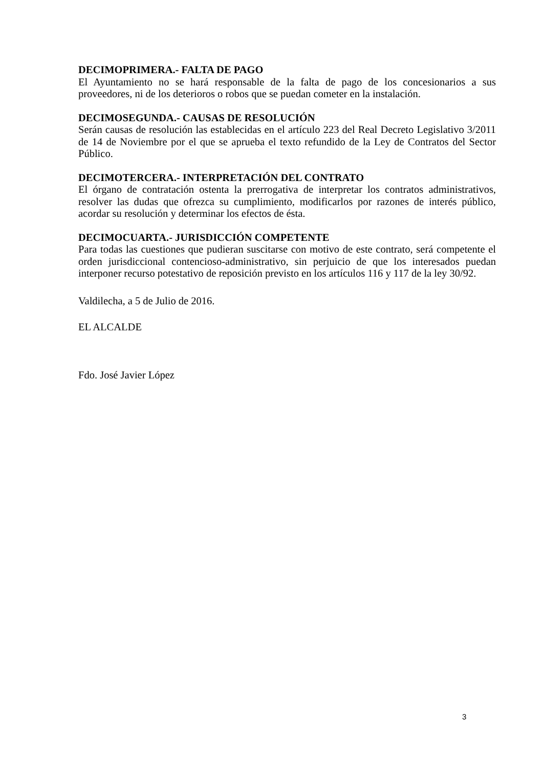DECIMOPRIMERA.- FALTA DE PAGO
El Ayuntamiento no se hará responsable de la falta de pago de los concesionarios a sus proveedores, ni de los deterioros o robos que se puedan cometer en la instalación.
DECIMOSEGUNDA.- CAUSAS DE RESOLUCIÓN
Serán causas de resolución las establecidas en el artículo 223 del Real Decreto Legislativo 3/2011 de 14 de Noviembre por el que se aprueba el texto refundido de la Ley de Contratos del Sector Público.
DECIMOTERCERA.- INTERPRETACIÓN DEL CONTRATO
El órgano de contratación ostenta la prerrogativa de interpretar los contratos administrativos, resolver las dudas que ofrezca su cumplimiento, modificarlos por razones de interés público, acordar su resolución y determinar los efectos de ésta.
DECIMOCUARTA.- JURISDICCIÓN COMPETENTE
Para todas las cuestiones que pudieran suscitarse con motivo de este contrato, será competente el orden jurisdiccional contencioso-administrativo, sin perjuicio de que los interesados puedan interponer recurso potestativo de reposición previsto en los artículos 116 y 117 de la ley 30/92.
Valdilecha, a 5 de Julio de 2016.
EL ALCALDE
Fdo. José Javier López
3